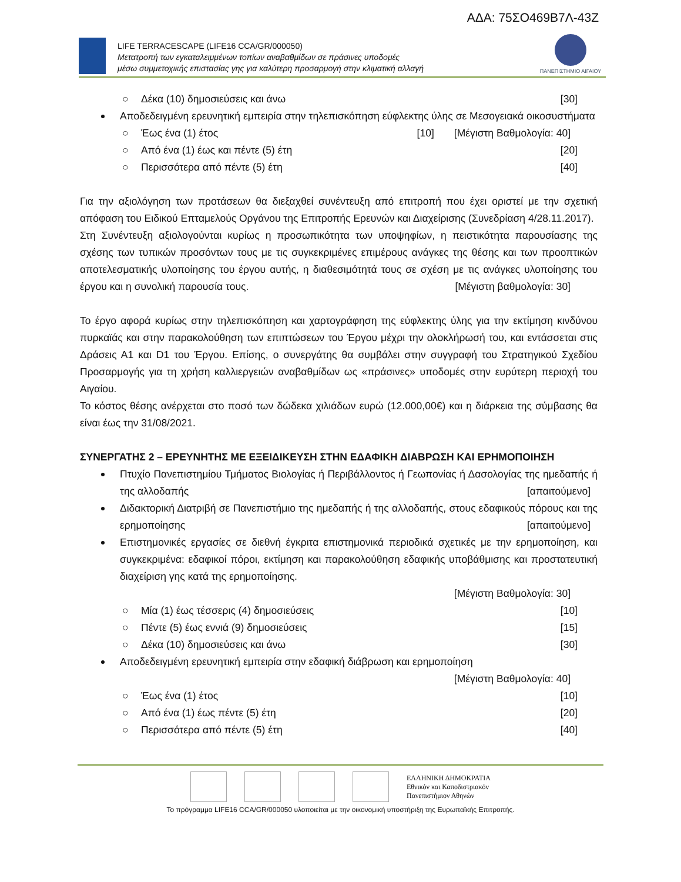ΑΔΑ: 75ΣΟ469Β7Λ-43Ζ
LIFE TERRACESCAPE (LIFE16 CCA/GR/000050)
Μετατροπή των εγκαταλειμμένων τοπίων αναβαθμίδων σε πράσινες υποδομές
μέσω συμμετοχικής επιστασίας γης για καλύτερη προσαρμογή στην κλιματική αλλαγή
ΠΑΝΕΠΙΣΤΗΜΙΟ ΑΙΓΑΙΟΥ
○ Δέκα (10) δημοσιεύσεις και άνω [30]
Αποδεδειγμένη ερευνητική εμπειρία στην τηλεπισκόπηση εύφλεκτης ύλης σε Μεσογειακά οικοσυστήματα [Μέγιστη Βαθμολογία: 40]
○ Έως ένα (1) έτος [10]
○ Από ένα (1) έως και πέντε (5) έτη [20]
○ Περισσότερα από πέντε (5) έτη [40]
Για την αξιολόγηση των προτάσεων θα διεξαχθεί συνέντευξη από επιτροπή που έχει οριστεί με την σχετική απόφαση του Ειδικού Επταμελούς Οργάνου της Επιτροπής Ερευνών και Διαχείρισης (Συνεδρίαση 4/28.11.2017).
Στη Συνέντευξη αξιολογούνται κυρίως η προσωπικότητα των υποψηφίων, η πειστικότητα παρουσίασης της σχέσης των τυπικών προσόντων τους με τις συγκεκριμένες επιμέρους ανάγκες της θέσης και των προοπτικών αποτελεσματικής υλοποίησης του έργου αυτής, η διαθεσιμότητά τους σε σχέση με τις ανάγκες υλοποίησης του έργου και η συνολική παρουσία τους. [Μέγιστη βαθμολογία: 30]
Το έργο αφορά κυρίως στην τηλεπισκόπηση και χαρτογράφηση της εύφλεκτης ύλης για την εκτίμηση κινδύνου πυρκαϊάς και στην παρακολούθηση των επιπτώσεων του Έργου μέχρι την ολοκλήρωσή του, και εντάσσεται στις Δράσεις Α1 και D1 του Έργου. Επίσης, ο συνεργάτης θα συμβάλει στην συγγραφή του Στρατηγικού Σχεδίου Προσαρμογής για τη χρήση καλλιεργειών αναβαθμίδων ως «πράσινες» υποδομές στην ευρύτερη περιοχή του Αιγαίου.
Το κόστος θέσης ανέρχεται στο ποσό των δώδεκα χιλιάδων ευρώ (12.000,00€) και η διάρκεια της σύμβασης θα είναι έως την 31/08/2021.
ΣΥΝΕΡΓΑΤΗΣ 2 – ΕΡΕΥΝΗΤΗΣ ΜΕ ΕΞΕΙΔΙΚΕΥΣΗ ΣΤΗΝ ΕΔΑΦΙΚΗ ΔΙΑΒΡΩΣΗ ΚΑΙ ΕΡΗΜΟΠΟΙΗΣΗ
Πτυχίο Πανεπιστημίου Τμήματος Βιολογίας ή Περιβάλλοντος ή Γεωπονίας ή Δασολογίας της ημεδαπής ή της αλλοδαπής [απαιτούμενο]
Διδακτορική Διατριβή σε Πανεπιστήμιο της ημεδαπής ή της αλλοδαπής, στους εδαφικούς πόρους και της ερημοποίησης [απαιτούμενο]
Επιστημονικές εργασίες σε διεθνή έγκριτα επιστημονικά περιοδικά σχετικές με την ερημοποίηση, και συγκεκριμένα: εδαφικοί πόροι, εκτίμηση και παρακολούθηση εδαφικής υποβάθμισης και προστατευτική διαχείριση γης κατά της ερημοποίησης.
[Μέγιστη Βαθμολογία: 30]
○ Μία (1) έως τέσσερις (4) δημοσιεύσεις [10]
○ Πέντε (5) έως εννιά (9) δημοσιεύσεις [15]
○ Δέκα (10) δημοσιεύσεις και άνω [30]
Αποδεδειγμένη ερευνητική εμπειρία στην εδαφική διάβρωση και ερημοποίηση
[Μέγιστη Βαθμολογία: 40]
○ Έως ένα (1) έτος [10]
○ Από ένα (1) έως πέντε (5) έτη [20]
○ Περισσότερα από πέντε (5) έτη [40]
ΕΛΛΗΝΙΚΗ ΔΗΜΟΚΡΑΤΙΑ
Εθνικόν και Καποδιστριακόν
Πανεπιστήμιον Αθηνών
Το πρόγραμμα LIFE16 CCA/GR/000050 υλοποιείται με την οικονομική υποστήριξη της Ευρωπαϊκής Επιτροπής.